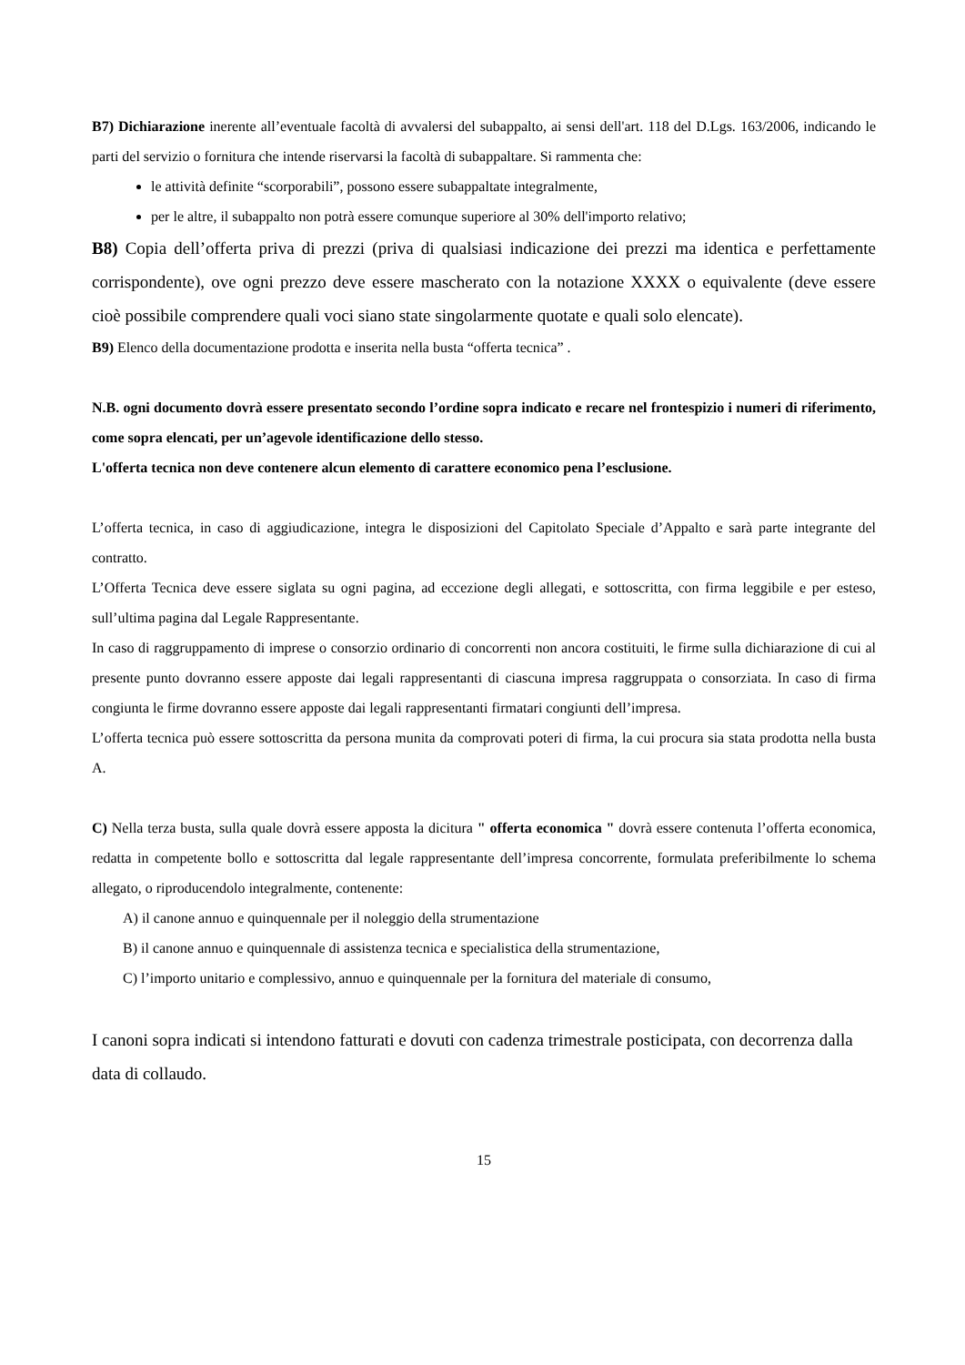B7) Dichiarazione inerente all’eventuale facoltà di avvalersi del subappalto, ai sensi dell'art. 118 del D.Lgs. 163/2006, indicando le parti del servizio o fornitura che intende riservarsi la facoltà di subappaltare. Si rammenta che:
le attività definite “scorporabili”, possono essere subappaltate integralmente,
per le altre, il subappalto non potrà essere comunque superiore al 30% dell'importo relativo;
B8) Copia dell’offerta priva di prezzi (priva di qualsiasi indicazione dei prezzi ma identica e perfettamente corrispondente), ove ogni prezzo deve essere mascherato con la notazione XXXX o equivalente (deve essere cioè possibile comprendere quali voci siano state singolarmente quotate e quali solo elencate).
B9) Elenco della documentazione prodotta e inserita nella busta “offerta tecnica” .
N.B. ogni documento dovrà essere presentato secondo l’ordine sopra indicato e recare nel frontespizio i numeri di riferimento, come sopra elencati, per un’agevole identificazione dello stesso.
L'offerta tecnica non deve contenere alcun elemento di carattere economico pena l’esclusione.
L’offerta tecnica, in caso di aggiudicazione, integra le disposizioni del Capitolato Speciale d’Appalto e sarà parte integrante del contratto.
L’Offerta Tecnica deve essere siglata su ogni pagina, ad eccezione degli allegati, e sottoscritta, con firma leggibile e per esteso, sull’ultima pagina dal Legale Rappresentante.
In caso di raggruppamento di imprese o consorzio ordinario di concorrenti non ancora costituiti, le firme sulla dichiarazione di cui al presente punto dovranno essere apposte dai legali rappresentanti di ciascuna impresa raggruppata o consorziata. In caso di firma congiunta le firme dovranno essere apposte dai legali rappresentanti firmatari congiunti dell’impresa.
L’offerta tecnica può essere sottoscritta da persona munita da comprovati poteri di firma, la cui procura sia stata prodotta nella busta A.
C) Nella terza busta, sulla quale dovrà essere apposta la dicitura " offerta economica " dovrà essere contenuta l’offerta economica, redatta in competente bollo e sottoscritta dal legale rappresentante dell’impresa concorrente, formulata preferibilmente lo schema allegato, o riproducendolo integralmente, contenente:
A) il canone annuo e quinquennale per il noleggio della strumentazione
B) il canone annuo e quinquennale di assistenza tecnica e specialistica della strumentazione,
C) l’importo unitario e complessivo, annuo e quinquennale per la fornitura del materiale di consumo,
I canoni sopra indicati si intendono fatturati e dovuti con cadenza trimestrale posticipata, con decorrenza dalla data di collaudo.
15